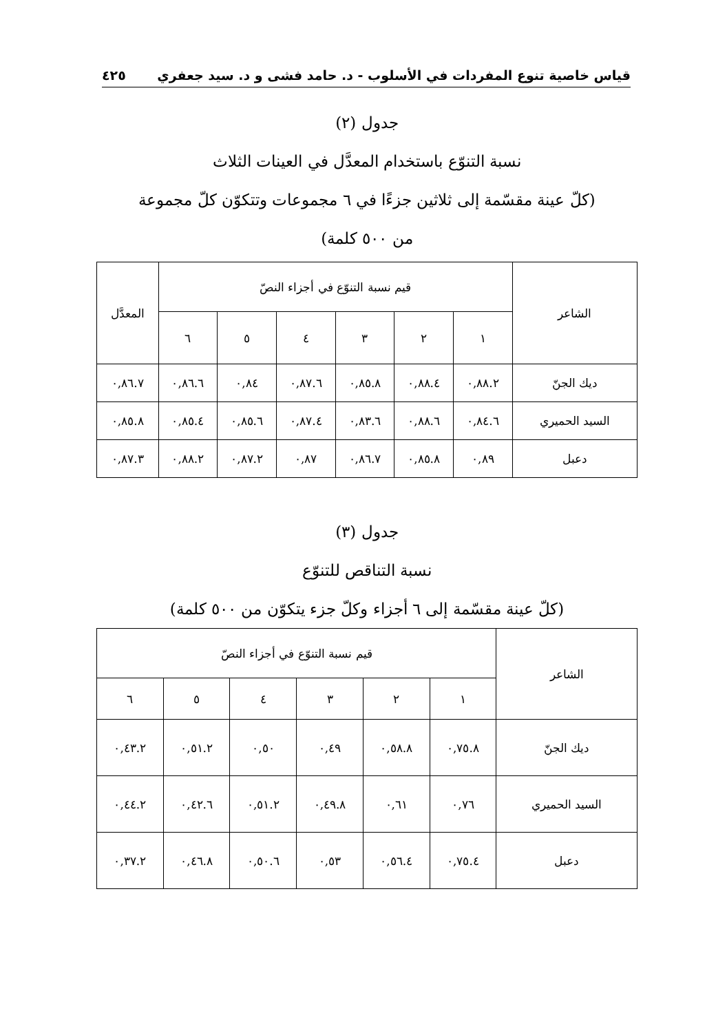قياس خاصية تنوع المفردات في الأسلوب - د. حامد فشى و د. سيد جعفري ٤٢٥
جدول (٢)
نسبة التنوّع باستخدام المعدَّل في العينات الثلاث
(كلّ عينة مقسّمة إلى ثلاثين جزءًا في ٦ مجموعات وتتكوّن كلّ مجموعة
من ٥٠٠ كلمة)
| الشاعر | قيم نسبة التنوّع في أجزاء النصّ | | | | | | المعدَّل |
| --- | --- | --- | --- | --- | --- | --- | --- |
| | ١ | ٢ | ٣ | ٤ | ٥ | ٦ | |
| ديك الجنّ | ٠,٨٨.٢ | ٠,٨٨.٤ | ٠,٨٥.٨ | ٠,٨٧.٦ | ٠,٨٤ | ٠,٨٦.٦ | ٠,٨٦.٧ |
| السيد الحميري | ٠,٨٤.٦ | ٠,٨٨.٦ | ٠,٨٣.٦ | ٠,٨٧.٤ | ٠,٨٥.٦ | ٠,٨٥.٤ | ٠,٨٥.٨ |
| دعبل | ٠,٨٩ | ٠,٨٥.٨ | ٠,٨٦.٧ | ٠,٨٧ | ٠,٨٧.٢ | ٠,٨٨.٢ | ٠,٨٧.٣ |
جدول (٣)
نسبة التناقص للتنوّع
(كلّ عينة مقسّمة إلى ٦ أجزاء وكلّ جزء يتكوّن من ٥٠٠ كلمة)
| الشاعر | قيم نسبة التنوّع في أجزاء النصّ | | | | | |
| --- | --- | --- | --- | --- | --- | --- |
| | ١ | ٢ | ٣ | ٤ | ٥ | ٦ |
| ديك الجنّ | ٠,٧٥.٨ | ٠,٥٨.٨ | ٠,٤٩ | ٠,٥٠ | ٠,٥١.٢ | ٠,٤٣.٢ |
| السيد الحميري | ٠,٧٦ | ٠,٦١ | ٠,٤٩.٨ | ٠,٥١.٢ | ٠,٤٢.٦ | ٠,٤٤.٢ |
| دعبل | ٠,٧٥.٤ | ٠,٥٦.٤ | ٠,٥٣ | ٠,٥٠.٦ | ٠,٤٦.٨ | ٠,٣٧.٢ |